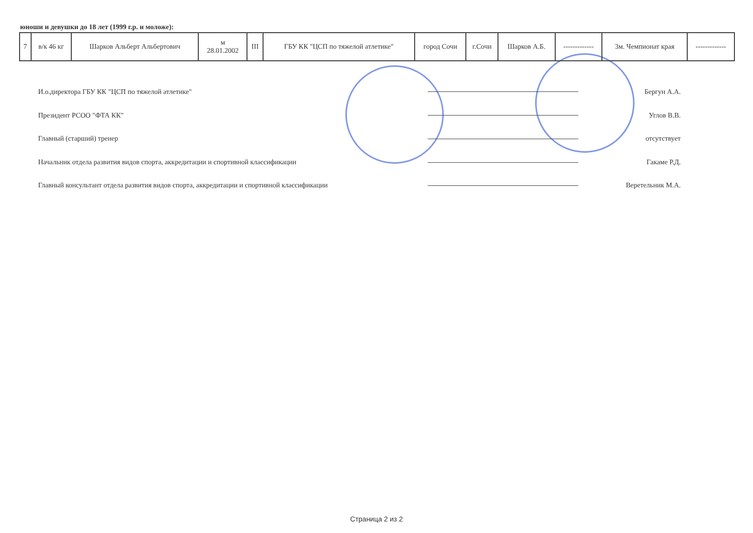юноши и девушки до 18 лет (1999 г.р. и моложе):
| 7 | в/к 46 кг | Шарков Альберт Альбертович | м 28.01.2002 | III | ГБУ КК "ЦСП по тяжелой атлетике" | город Сочи | г.Сочи | Шарков А.Б. | ------------- | 3м. Чемпионат края | ------------- |
И.о.директора ГБУ КК "ЦСП по тяжелой атлетике" Бергун А.А.
Президент РСОО "ФТА КК" Углов В.В.
Главный (старший) тренер отсутствует
Начальник отдела развития видов спорта, аккредитации и спортивной классификации Гакаме Р.Д.
Главный консультант отдела развития видов спорта, аккредитации и спортивной классификации Веретельник М.А.
Страница 2 из 2